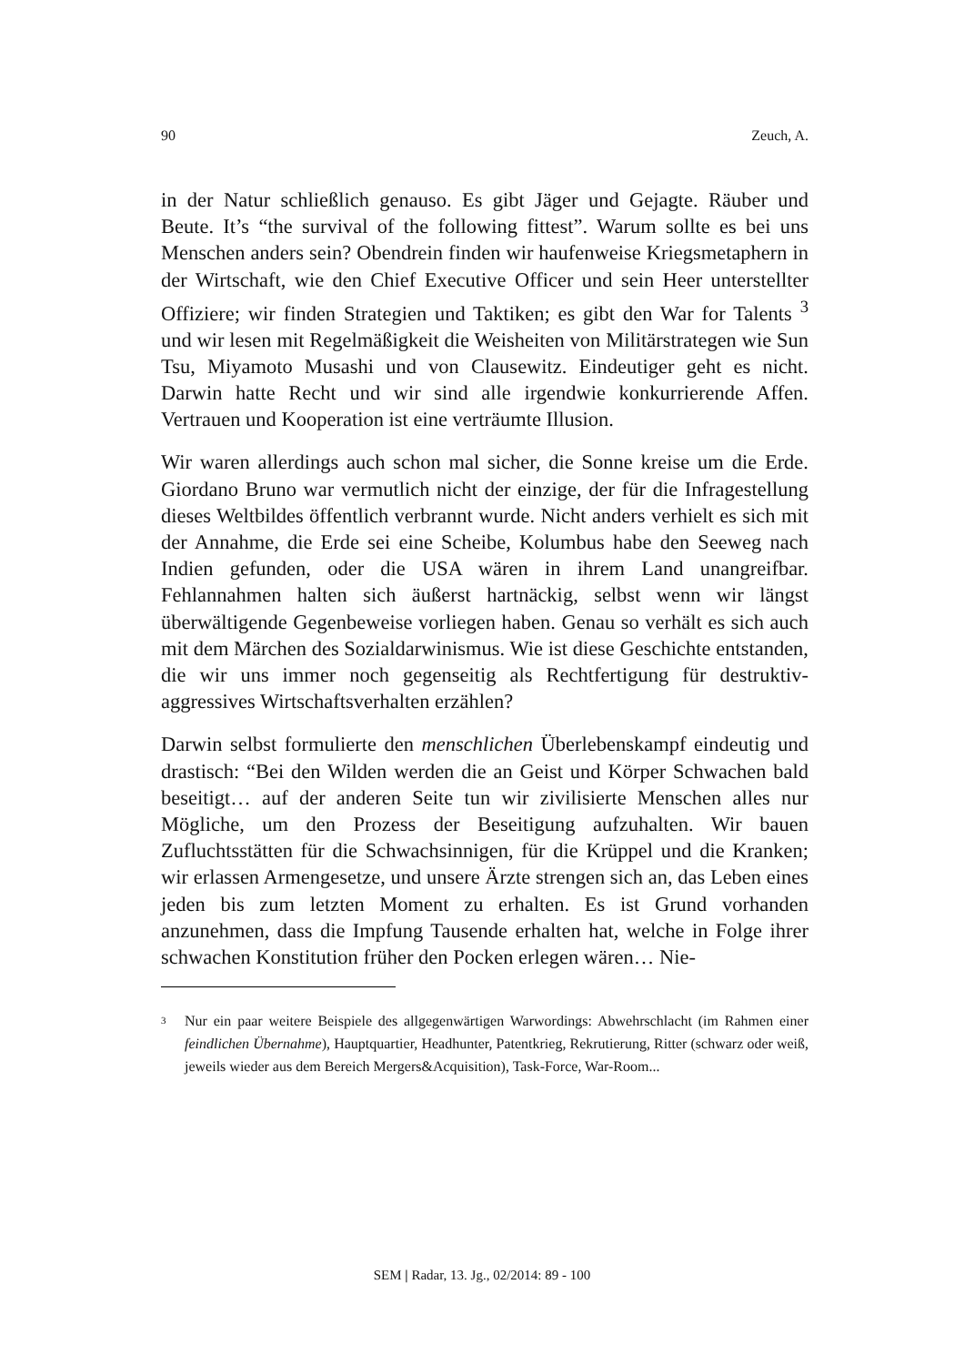90 Zeuch, A.
in der Natur schließlich genauso. Es gibt Jäger und Gejagte. Räuber und Beute. It’s “the survival of the following fittest”. Warum sollte es bei uns Menschen anders sein? Obendrein finden wir haufenweise Kriegsmetaphern in der Wirtschaft, wie den Chief Executive Officer und sein Heer unterstellter Offiziere; wir finden Strategien und Taktiken; es gibt den War for Talents <sup>3</sup> und wir lesen mit Regelmäßigkeit die Weisheiten von Militärstrategen wie Sun Tsu, Miyamoto Musashi und von Clausewitz. Eindeutiger geht es nicht. Darwin hatte Recht und wir sind alle irgendwie konkurrierende Affen. Vertrauen und Kooperation ist eine verträumte Illusion.
Wir waren allerdings auch schon mal sicher, die Sonne kreise um die Erde. Giordano Bruno war vermutlich nicht der einzige, der für die Infragestellung dieses Weltbildes öffentlich verbrannt wurde. Nicht anders verhielt es sich mit der Annahme, die Erde sei eine Scheibe, Kolumbus habe den Seeweg nach Indien gefunden, oder die USA wären in ihrem Land unangreifbar. Fehlannahmen halten sich äußerst hartnäckig, selbst wenn wir längst überwältigende Gegenbeweise vorliegen haben. Genau so verhält es sich auch mit dem Märchen des Sozialdarwinismus. Wie ist diese Geschichte entstanden, die wir uns immer noch gegenseitig als Rechtfertigung für destruktiv-aggressives Wirtschaftsverhalten erzählen?
Darwin selbst formulierte den menschlichen Überlebenskampf eindeutig und drastisch: “Bei den Wilden werden die an Geist und Körper Schwachen bald beseitigt… auf der anderen Seite tun wir zivilisierte Menschen alles nur Mögliche, um den Prozess der Beseitigung aufzuhalten. Wir bauen Zufluchtsstätten für die Schwachsinnigen, für die Krüppel und die Kranken; wir erlassen Armengesetze, und unsere Ärzte strengen sich an, das Leben eines jeden bis zum letzten Moment zu erhalten. Es ist Grund vorhanden anzunehmen, dass die Impfung Tausende erhalten hat, welche in Folge ihrer schwachen Konstitution früher den Pocken erlegen wären… Nie-
3
Nur ein paar weitere Beispiele des allgegenwärtigen Warwordings: Abwehrschlacht (im Rahmen einer feindlichen Übernahme), Hauptquartier, Headhunter, Patentkrieg, Rekrutierung, Ritter (schwarz oder weiß, jeweils wieder aus dem Bereich Mergers&Acquisition), Task-Force, War-Room...
SEM | Radar, 13. Jg., 02/2014: 89 - 100